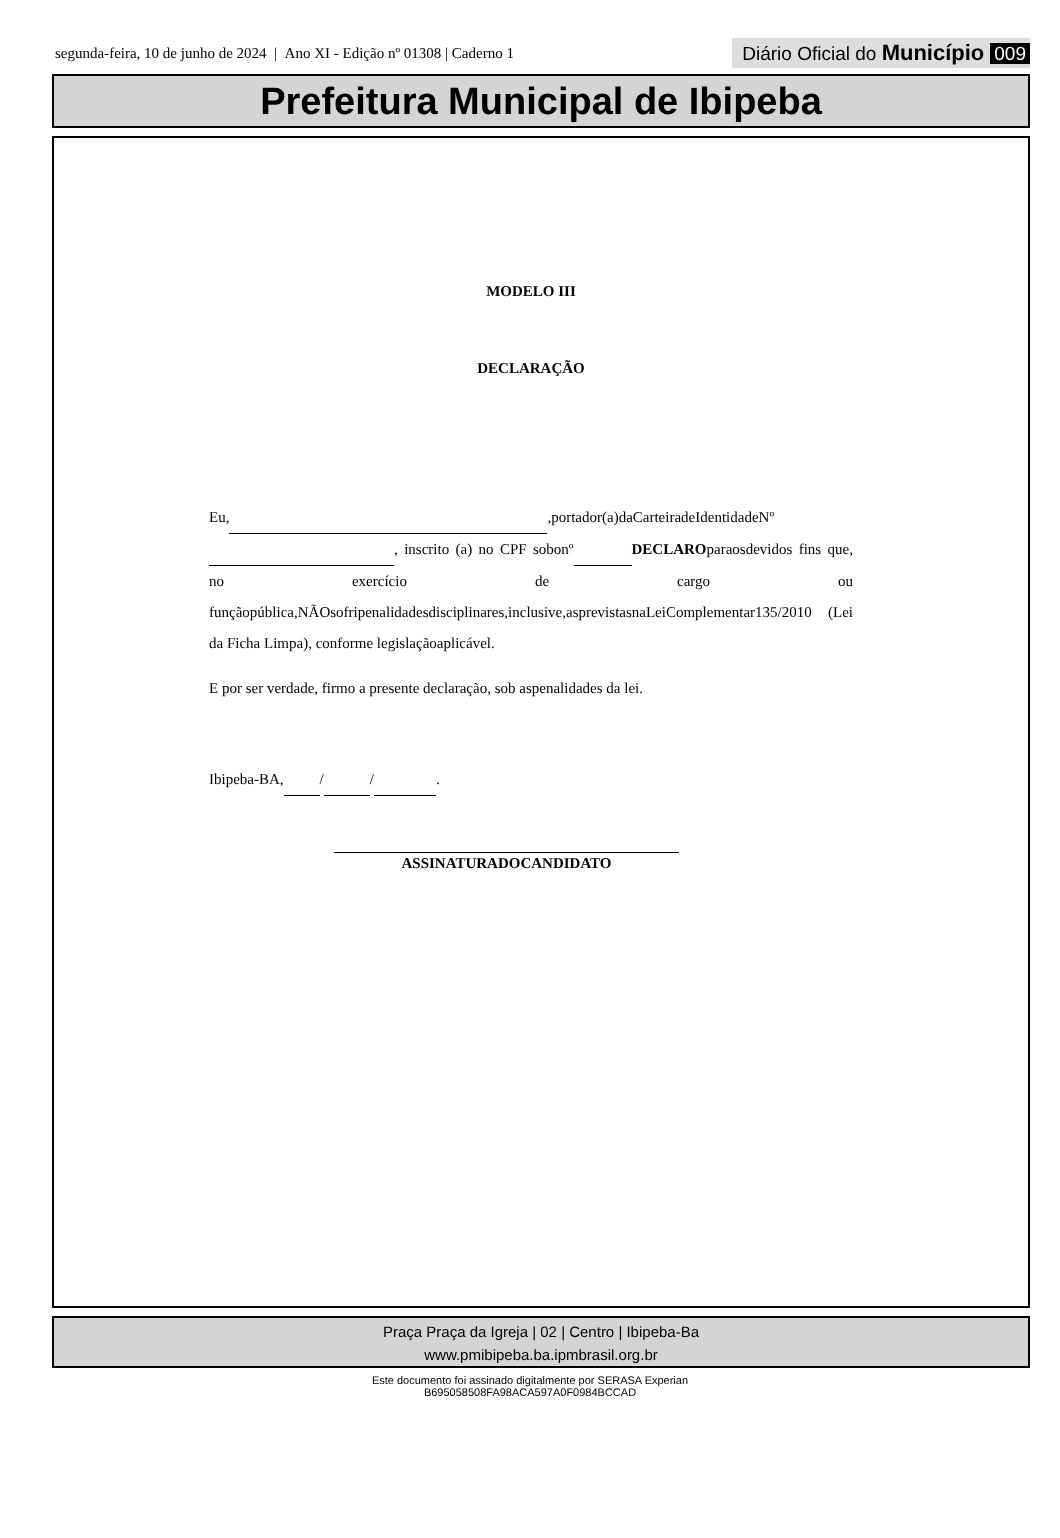segunda-feira, 10 de junho de 2024 | Ano XI - Edição nº 01308 | Caderno 1 Diário Oficial do Município 009
Prefeitura Municipal de Ibipeba
MODELO III
DECLARAÇÃO
Eu, ,portador(a)daCarteiradeIdentidadeNº , inscrito (a) no CPF sobonº DECLAROparaosdevidos fins que, no exercício de cargo ou funçãopública,NÃOsofripenalidadesdisciplinares,inclusive,asprevistasnaLeiComplementar135/2010 (Lei da Ficha Limpa), conforme legislaçãoaplicável.
E por ser verdade, firmo a presente declaração, sob aspenalidades da lei.
Ibipeba-BA, / / .
ASSINATURADOCANDIDATO
Praça Praça da Igreja | 02 | Centro | Ibipeba-Ba
www.pmibipeba.ba.ipmbrasil.org.br
Este documento foi assinado digitalmente por SERASA Experian
B695058508FA98ACA597A0F0984BCCAD